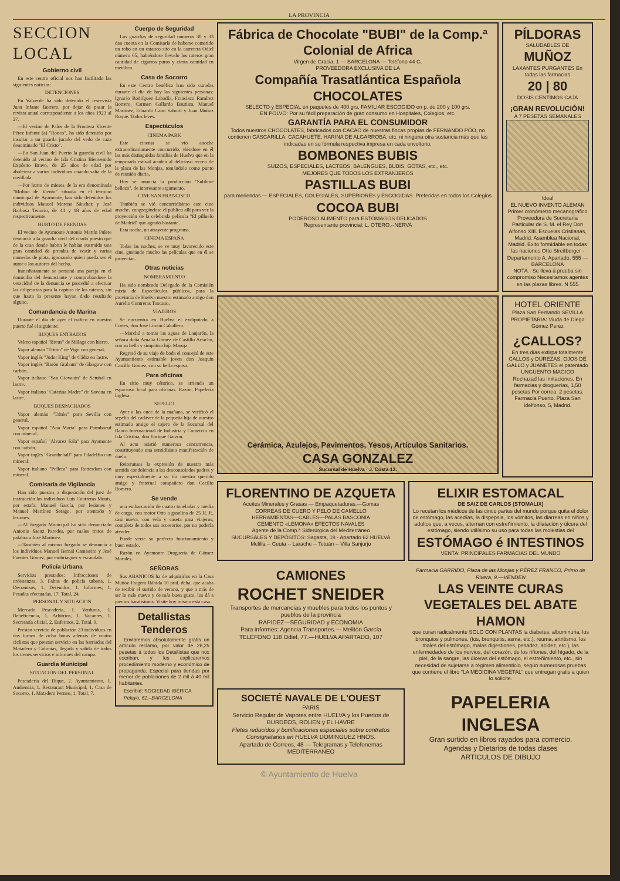LA PROVINCIA
SECCION LOCAL
Gobierno civil
En este centro oficial nos han facilitado las siguientes noticias:
DETENCIONES
En Valverde ha sido detenido el reservista Juan Infante Borrero, por dejar de pasar la revista anual correspondiente a los años 1923 al 27.
—El vecino de Palos de la Frontera Vicente Pérez Infante (a) "Ronco", ha sido detenido por insultar a un guarda jurado del vedo de caza denominado "El Cristo".
—En San Juan del Puerto la guardia civil ha detenido al vecino de Isla Cristina Bienvenido Expósito Bravo, de 25 años de edad por abofetear a varios individuos cuando salía de la novillada.
—Por hurto de mieses de la era denominada "Molino de Viento" situada en el término municipal de Ayamonte, han sido detenidos los individuos Manuel Moreno Sánchez y José Barbosa Tenorio, de 44 y 18 años de edad respectivamente.
HURTO DE PRENDAS
El vecino de Ayamonte Antonio Martín Pulete denunció a la guardia civil del citado puesto que de la casa donde habita le habían sustraído una gran cantidad de prendas de vestir y varias monedas de plata, ignorando quien pueda ser el autor o los autores del hecho.
Inmediatamente se personó una pareja en el domicilio del denunciante y comprobándose la veracidad de la denuncia se procedió a efectuar las diligencias para la captura de los rateros, sin que hasta la presente hayan dado resultado alguno.
Comandancia de Marina
Durante el día de ayer el tráfico en nuestro puerto fué el siguiente:
BUQUES ENTRADOS
Velero español "Breus" de Málaga con hierro.
Vapor alemán "Tritón" de Vigo con general.
Vapor inglés "Judor King" de Cádiz en lastre.
Vapor inglés "Barón Graham" de Glasgow con carbón.
Vapor italiano "San Giovanin" de Setubal en lastre.
Vapor italiano "Caterina Madre" de Savona en lastre.
BUQUES DESPACHADOS
Vapor alemán "Tritón" para Sevilla con general.
Vapor español "Ana María" para Paimboeuf con mineral.
Vapor español "Alvarez Sala" para Ayamonte con carbón.
Vapor inglés "Granthehall" para Filadelfia con mineral.
Vapor italiano "Pellera" para Rotterdam con mineral.
Comisaría de Vigilancia
Han sido puestos a disposición del juez de instrucción los individuos Luis Contreras Monis, por estafa; Manuel García, por lesiones y Manuel Martínez Setago, por atentado y lesiones.
—Al Juzgado Municipal ha sido denunciado Antonio Saenz Paredes, por malos tratos de palabra a José Martínez.
—También al mismo Juzgado se denuncia a los individuos Manuel Bernal Camiseiro y José Fuentes Gómez, por embriaguez y escándalo.
Policía Urbana
Servicios prestados: Infracciones de ordenanzas, 3. Faltas de policía urbana, 1. Decomisos, 1. Detenidos, 1. Informes, 1. Pesadas efectuadas, 17. Total, 24.
PERSONAL Y SITUACION
Mercado Pescadería, 1. Verduras, 1. Beneficencia, 1. Arbitrios, 1. Vacantes, 1. Secretaría oficial, 2. Enfermos, 2. Total, 9.
Prestan servicio de población 23 individuos en dos turnos de ocho horas además de cuatro ciclistas que prestan servicio en las barriadas del Matadero y Colonias, llegada y salida de todos los trenes servicios e informes del campo.
Guardia Municipal
SITUACION DEL PERSONAL
Pescadería del Dique, 2. Ayuntamiento, 1. Audiencia, 1. Restaurant Municipal, 1. Casa de Socorro, 1. Matadero Perneo, 1. Total, 7.
Cuerpo de Seguridad
Los guardias de seguridad números 30 y 33 dan cuenta en la Comisaría de haberse cometido un robo en un estanco sito en la carretera Odiel número 65, habiéndose llevado los rateros gran cantidad de cigarros puros y cierta cantidad en metálico.
Casa de Socorro
En este Centro benéfico han sido curadas durante el día de hoy las siguientes personas: Ignacio Rodríguez Labadía, Francisco Ramírez Borrero, Carmen Gallardo Bautista, Manuel Martínez, Eduardo Cano Saborit y Juan Muñoz Roque. Todos leves.
Espectáculos
CINEMA PARK
Este cinema se vió anoche extraordinariamente concurrido, viéndose en él las más distinguidas familias de Huelva que en la temporada estival acuden al delicioso recreo de la plaza de las Monjas, tomándolo como punto de reunión diaria.
Hoy se anuncia la producción "Sublime belleza", de interesante argumento.
CINE SAN FRANCISCO
También se vió concurridísimo este cine anoche, congregándose el público allí para ver la proyección de la celebrada película "El pilluelo de Madrid" que agradó bastante.
Esta noche, un atrayente programa.
CINEMA ESPAÑA
Todas las noches, se ve muy favorecido este cine, gustando mucho las películas que en él se proyectan.
Otras noticias
NOMBRAMIENTO
Ha sido nombrado Delegado de la Comisión mixta de Espectáculos públicos, para la provincia de Huelva nuestro estimado amigo don Aurelio Contreras Toscano.
VIAJEROS
Se encuentra en Huelva el exdiputado a Cortes, don José Limón Caballero.
—Marchó a tomar las aguas de Lanjarón, la señora doña Amalia Gómez de Castillo Artacho, con su bella y simpática hija Maruja.
Regresó de su viaje de boda el concejal de este Ayuntamiento estimable joven don Joaquín Castillo Gómez, con su bella esposa.
Para oficinas
En sitio muy céntrico, se arrienda un espacioso local para oficinas. Razón, Papelería Inglesa.
SEPELIO
Ayer a las once de la mañana, se verificó el sepelio del cadáver de la pequeña hija de nuestro estimado amigo el cajero de la Sucursal del Banco Internacional de Industria y Comercio en Isla Cristina, don Enrique Garzón.
Al acto asistió numerosa concurrencia, constituyendo una sentidísima manifestación de duelo.
Reiteramos la expresión de nuestra más sentida condolencia a los desconsolados padres y muy especialmente a su tío nuestro querido amigo y fraternal compañero don Cecilio Romero.
Se vende
una embarcación de cuatro toneladas y media de carga, con motor Otto a gasolina de 25 H. P., casi nueva, con vela y caseta para viajeros, completa de todos sus accesorios, por no poderla atender.
Puede verse su perfecto funcionamiento y buen estado.
Razón en Ayamonte Droguería de Gómez Morales.
SEÑORAS
Sus ABANICOS ha de adquirirlos en la Casa Muñoz Fragero Rábida 10 pral. dcha. que acaba de recibir el surtido de verano, y que a más de ser lo más nuevo y de más buen gusto, los dá a precios baratísimos. Visite hoy mismo esta casa.
Detallistas Tenderos
Enviaremos absolutamente gratis un artículo reclamo, por valor de 26,25 pesetas á todos los Detallistas que nos escriban, y les explicaremos procedimiento moderno y económico de propaganda. Especial para tiendas por menor de poblaciones de 2 mil á 40 mil habitantes.
Escribid: SOCIEDAD IBÉRICA
Pelayo, 62.–BARCELONA
Fábrica de Chocolate "BUBI" de la Comp.ª Colonial de Africa
Virgen de Gracia, 1 — BARCELONA — Teléfono 44 G.
PROVEEDORA EXCLUSIVA DE LA
Compañía Trasatlántica Española
CHOCOLATES
SELECTO y ESPECIAL en paquetes de 400 grs. FAMILIAR ESCOGIDO en p. de 200 y 100 grs.
EN POLVO: Por su fácil preparación de gran consumo en Hospitales, Colegios, etc.
GARANTÍA PARA EL CONSUMIDOR
Todos nuestros CHOCOLATES, fabricados con CACAO de nuestras fincas propias de FERNANDO PÓO, no contienen CASCARILLA, CACAHUETE, HARINA DE ALGARROBA, etc. ni ninguna otra sustancia más que las indicadas en su fórmula respectiva impresa en cada envoltorio.
BOMBONES BUBIS
SUIZOS, ESPECIALES, LACTEOS, BALENGUES, BUBIS, GOTAS, etc., etc.
MEJORES QUE TODOS LOS EXTRANJEROS
PASTILLAS BUBI
para meriendas — ESPECIALES, COLEGIALES, SUPERIORES y ESCOGIDAS. Preferidas en todos los Colegios
COCOA BUBI
PODEROSO ALIMENTO para ESTÓMAGOS DELICADOS
Representante provincial: L. OTERO.--NERVA
PÍLDORAS
SALUDABLES DE
MUÑOZ
LAXANTES PURGANTES En todas las farmacias
20 | 80
DOSIS CENTIMOS CAJA
¡GRAN REVOLUCIÓN!
A 7 PESETAS SEMANALES
Ideal
EL NUEVO INVENTO ALEMAN Primer cronómetro mecanográfico Proveedora de Secretaría Particular de S. M. el Rey Don Alfonso XIII. Escuelas Cristianas, Madrid. Asamblea Nacional, Madrid. Exito formidable en todas las naciones Otto Streitberger - Departamento A. Apartado, 555 —BARCELONA
NOTA.- Se lleva á prueba sin compromiso Necesitamos agentes en las plazas libres. N 555
Cerámica, Azulejos, Pavimentos, Yesos, Artículos Sanitarios.
CASA GONZALEZ
Sucursal de Huelva · J. Costa 12.
HOTEL ORIENTE
Plaza San Fernando SEVILLA
PROPIETARIA: Viuda de Diego Gómez Peréz
¿CALLOS?
En tres días extirpa totalmente CALLOS y DUREZAS, OJOS DE GALLO y JUANETES el patentado
UNGUENTO MAGICO
Rechazad las imitaciones. En farmacias y droguerías, 1,50 pesetas Por correo, 2 pesetas. Farmacia Puerto. Plaza San Idelfonso, 5, Madrid.
FLORENTINO DE AZQUETA
Aceites Minerales y Grasas — Empaquetaduras.—Gomas
CORREAS DE CUERO Y PELO DE CAMELLO
HERRAMIENTAS—CABLES—PALAS BASCONIA
CEMENTO «LEMONA» EFECTOS NAVALES
Agente de la Comp.ª Siderúrgica del Mediterráneo
SUCURSALES Y DEPÓSITOS: Sagasta, 18 - Apartado 62 HUELVA
Melilla -- Ceuta -- Larache -- Tetuán -- Villa Sanjurjo
ELIXIR ESTOMACAL
DE SAIZ DE CARLOS (STOMALIX)
Lo recetan los médicos de las cinco partes del mundo porque quita el dolor de estómago, las acedías, la dispepsia, los vómitos, las diarreas en niños y adultos que, a veces, alternan con estreñimiento, la dilatación y úlcera del estómago, siendo utilísimo su uso para todas las molestias del
ESTÓMAGO é INTESTINOS
VENTA: PRINCIPALES FARMACIAS DEL MUNDO
CAMIONES
ROCHET SNEIDER
Transportes de mercancías y muebles para todos los puntos y pueblos de la provincia
RAPIDEZ—SEGURIDAD y ECONOMIA
Para informes: Agencia Transportes.— Melitón García
TELÉFONO 118 Odiel, 77.—HUELVA APARTADO, 107
Farmacia GARRIDO, Plaza de las Monjas y PÉREZ FRANCO, Primo de Rivera, 9.—VENDEN
LAS VEINTE CURAS VEGETALES DEL ABATE HAMON
que curan radicalmente SOLO CON PLANTAS la diabetes, albuminuria, los bronquios y pulmones, (tos, bronquitis, asma, etc.), reuma, artritismo, los males del estómago, malas digestiones, pesadez, acidez, etc.), las enfermedades de los nervios, del corazón, de los riñones, del hígado, de la piel, de la sangre, las úlceras del estómago, el estreñimiento, etc., sin necesidad de sujetarse a régimen alimenticio, según numerosas pruebas que contiene el libro "LA MEDICINA VEGETAL" que entregan gratis a quien lo solicite.
SOCIETÉ NAVALE DE L'OUEST
PARIS
Servicio Regular de Vapores entre HUELVA y los Puertos de BURDEOS, ROUEN y EL HAVRE
Fletes reducidos y bonificaciones especiales sobre contratos
Consignatarios en HUELVA DOMINGUEZ HNOS.
Apartado de Correos, 48 — Telegramas y Telefonemas MEDITERRANEO
PAPELERIA INGLESA
Gran surtido en libros rayados para comercio.
Agendas y Dietarios de todas clases
ARTICULOS DE DIBUJO
© Ayuntamiento de Huelva